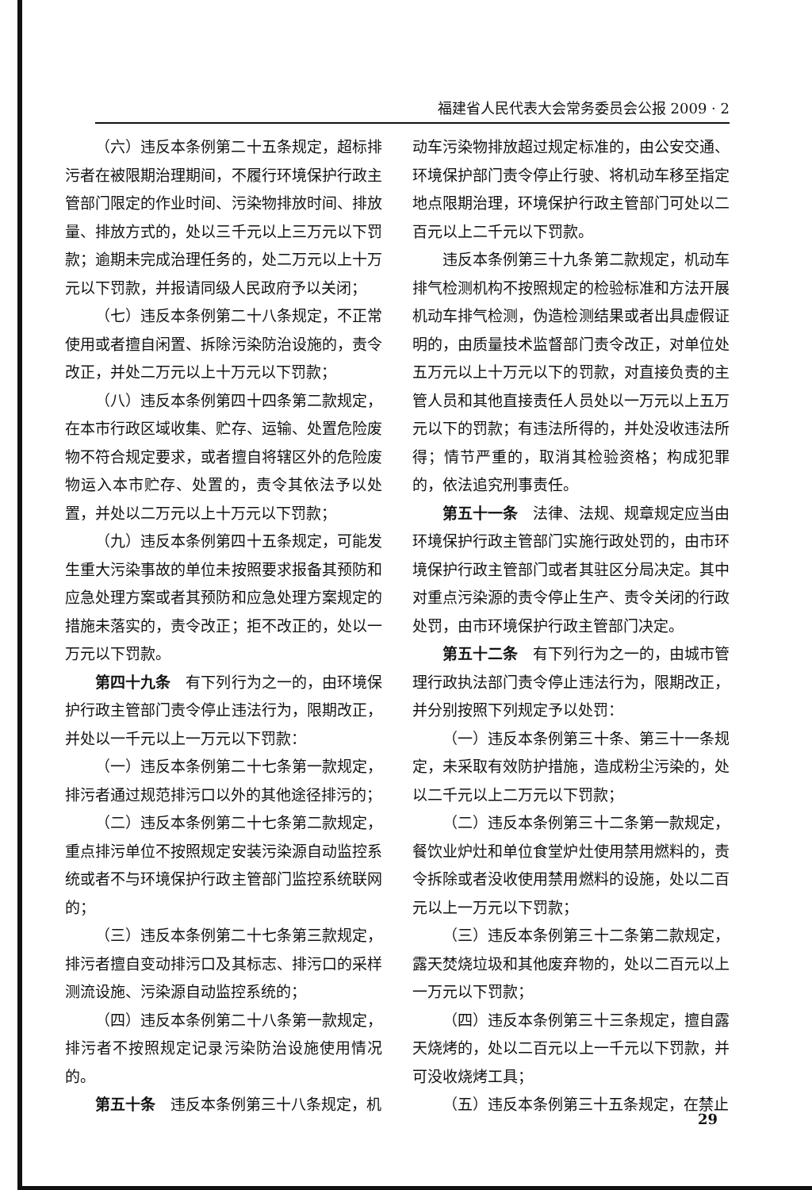福建省人民代表大会常务委员会公报 2009 · 2
（六）违反本条例第二十五条规定，超标排污者在被限期治理期间，不履行环境保护行政主管部门限定的作业时间、污染物排放时间、排放量、排放方式的，处以三千元以上三万元以下罚款；逾期未完成治理任务的，处二万元以上十万元以下罚款，并报请同级人民政府予以关闭；
（七）违反本条例第二十八条规定，不正常使用或者擅自闲置、拆除污染防治设施的，责令改正，并处二万元以上十万元以下罚款；
（八）违反本条例第四十四条第二款规定，在本市行政区域收集、贮存、运输、处置危险废物不符合规定要求，或者擅自将辖区外的危险废物运入本市贮存、处置的，责令其依法予以处置，并处以二万元以上十万元以下罚款；
（九）违反本条例第四十五条规定，可能发生重大污染事故的单位未按照要求报备其预防和应急处理方案或者其预防和应急处理方案规定的措施未落实的，责令改正；拒不改正的，处以一万元以下罚款。
第四十九条　有下列行为之一的，由环境保护行政主管部门责令停止违法行为，限期改正，并处以一千元以上一万元以下罚款：
（一）违反本条例第二十七条第一款规定，排污者通过规范排污口以外的其他途径排污的；
（二）违反本条例第二十七条第二款规定，重点排污单位不按照规定安装污染源自动监控系统或者不与环境保护行政主管部门监控系统联网的；
（三）违反本条例第二十七条第三款规定，排污者擅自变动排污口及其标志、排污口的采样测流设施、污染源自动监控系统的；
（四）违反本条例第二十八条第一款规定，排污者不按照规定记录污染防治设施使用情况的。
第五十条　违反本条例第三十八条规定，机
动车污染物排放超过规定标准的，由公安交通、环境保护部门责令停止行驶、将机动车移至指定地点限期治理，环境保护行政主管部门可处以二百元以上二千元以下罚款。
违反本条例第三十九条第二款规定，机动车排气检测机构不按照规定的检验标准和方法开展机动车排气检测，伪造检测结果或者出具虚假证明的，由质量技术监督部门责令改正，对单位处五万元以上十万元以下的罚款，对直接负责的主管人员和其他直接责任人员处以一万元以上五万元以下的罚款；有违法所得的，并处没收违法所得；情节严重的，取消其检验资格；构成犯罪的，依法追究刑事责任。
第五十一条　法律、法规、规章规定应当由环境保护行政主管部门实施行政处罚的，由市环境保护行政主管部门或者其驻区分局决定。其中对重点污染源的责令停止生产、责令关闭的行政处罚，由市环境保护行政主管部门决定。
第五十二条　有下列行为之一的，由城市管理行政执法部门责令停止违法行为，限期改正，并分别按照下列规定予以处罚：
（一）违反本条例第三十条、第三十一条规定，未采取有效防护措施，造成粉尘污染的，处以二千元以上二万元以下罚款；
（二）违反本条例第三十二条第一款规定，餐饮业炉灶和单位食堂炉灶使用禁用燃料的，责令拆除或者没收使用禁用燃料的设施，处以二百元以上一万元以下罚款；
（三）违反本条例第三十二条第二款规定，露天焚烧垃圾和其他废弃物的，处以二百元以上一万元以下罚款；
（四）违反本条例第三十三条规定，擅自露天烧烤的，处以二百元以上一千元以下罚款，并可没收烧烤工具；
（五）违反本条例第三十五条规定，在禁止
29